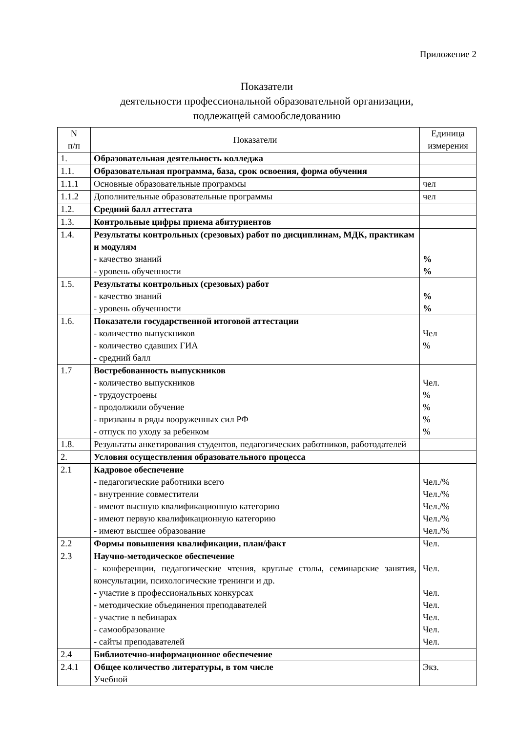Приложение 2
Показатели
деятельности профессиональной образовательной организации,
подлежащей самообследованию
| N п/п | Показатели | Единица измерения |
| --- | --- | --- |
| 1. | Образовательная деятельность колледжа | |
| 1.1. | Образовательная программа, база, срок освоения, форма обучения | |
| 1.1.1 | Основные образовательные программы | чел |
| 1.1.2 | Дополнительные образовательные программы | чел |
| 1.2. | Средний балл аттестата | |
| 1.3. | Контрольные цифры приема абитуриентов | |
| 1.4. | Результаты контрольных (срезовых) работ по дисциплинам, МДК, практикам и модулям - качество знаний - уровень обученности | % % |
| 1.5. | Результаты контрольных (срезовых) работ - качество знаний - уровень обученности | % % |
| 1.6. | Показатели государственной итоговой аттестации - количество выпускников - количество сдавших ГИА - средний балл | Чел % |
| 1.7 | Востребованность выпускников - количество выпускников - трудоустроены - продолжили обучение - призваны в ряды вооруженных сил РФ - отпуск по уходу за ребенком | Чел. % % % % |
| 1.8. | Результаты анкетирования студентов, педагогических работников, работодателей | |
| 2. | Условия осуществления образовательного процесса | |
| 2.1 | Кадровое обеспечение - педагогические работники всего - внутренние совместители - имеют высшую квалификационную категорию - имеют первую квалификационную категорию - имеют высшее образование | Чел./% Чел./% Чел./% Чел./% Чел./% |
| 2.2 | Формы повышения квалификации, план/факт | Чел. |
| 2.3 | Научно-методическое обеспечение - конференции, педагогические чтения, круглые столы, семинарские занятия, консультации, психологические тренинги и др. - участие в профессиональных конкурсах - методические объединения преподавателей - участие в вебинарах - самообразование - сайты преподавателей | Чел. Чел. Чел. Чел. Чел. Чел. |
| 2.4 | Библиотечно-информационное обеспечение | |
| 2.4.1 | Общее количество литературы, в том числе Учебной | Экз. |